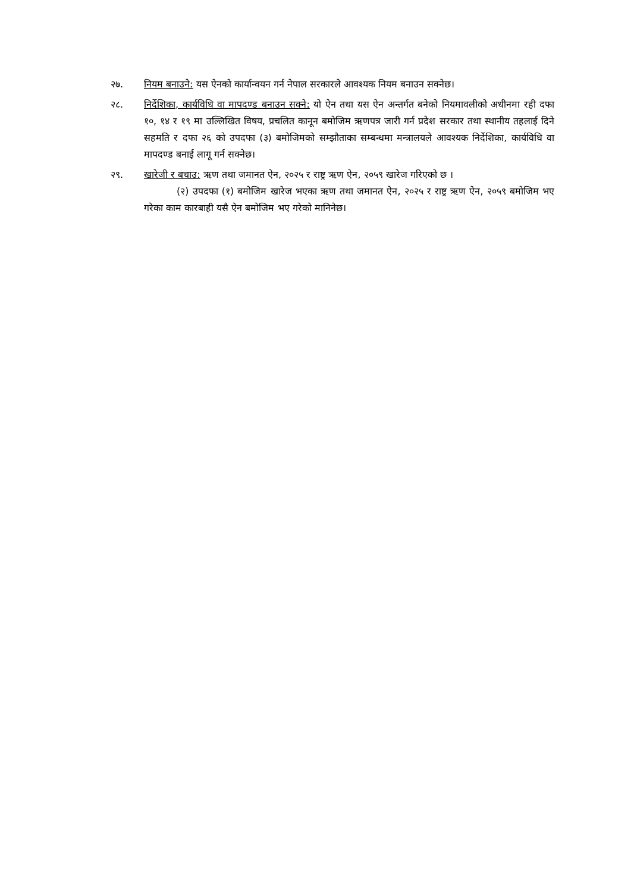२७. नियम बनाउने: यस ऐनको कार्यान्वयन गर्न नेपाल सरकारले आवश्यक नियम बनाउन सक्नेछ।
२८. निर्देशिका, कार्यविधि वा मापदण्ड बनाउन सक्ने: यो ऐन तथा यस ऐन अन्तर्गत बनेको नियमावलीको अधीनमा रही दफा १०, १४ र १९ मा उल्लिखित विषय, प्रचलित कानून बमोजिम ऋणपत्र जारी गर्न प्रदेश सरकार तथा स्थानीय तहलाई दिने सहमति र दफा २६ को उपदफा (३) बमोजिमको सम्झौताका सम्बन्धमा मन्त्रालयले आवश्यक निर्देशिका, कार्यविधि वा मापदण्ड बनाई लागू गर्न सक्नेछ।
२९. खारेजी र बचाउ: ऋण तथा जमानत ऐन, २०२५ र राष्ट्र ऋण ऐन, २०५९ खारेज गरिएको छ ।
(२) उपदफा (१) बमोजिम खारेज भएका ऋण तथा जमानत ऐन, २०२५ र राष्ट्र ऋण ऐन, २०५९ बमोजिम भए गरेका काम कारबाही यसै ऐन बमोजिम भए गरेको मानिनेछ।